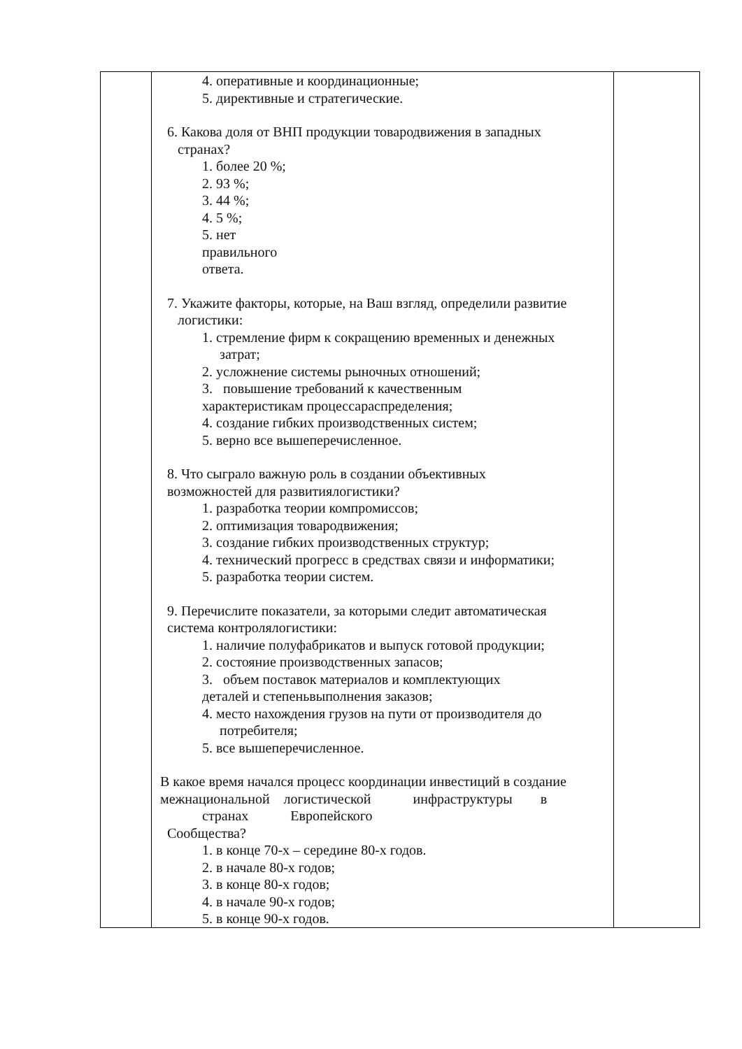| | 4. оперативные и координационные; 5. директивные и стратегические. 6. Какова доля от ВНП продукции товародвижения в западных странах? 1. более 20 %; 2. 93 %; 3. 44 %; 4. 5 %; 5. нет правильного ответа. 7. Укажите факторы, которые, на Ваш взгляд, определили развитие логистики: 1. стремление фирм к сокращению временных и денежных затрат; 2. усложнение системы рыночных отношений; 3. повышение требований к качественным характеристикам процессараспределения; 4. создание гибких производственных систем; 5. верно все вышеперечисленное. 8. Что сыграло важную роль в создании объективных возможностей для развитиялогистики? 1. разработка теории компромиссов; 2. оптимизация товародвижения; 3. создание гибких производственных структур; 4. технический прогресс в средствах связи и информатики; 5. разработка теории систем. 9. Перечислите показатели, за которыми следит автоматическая система контролялогистики: 1. наличие полуфабрикатов и выпуск готовой продукции; 2. состояние производственных запасов; 3. объем поставок материалов и комплектующих деталей и степеньвыполнения заказов; 4. место нахождения грузов на пути от производителя до потребителя; 5. все вышеперечисленное. В какое время начался процесс координации инвестиций в создание межнациональной логистической инфраструктуры в странах Европейского Сообщества? 1. в конце 70-х – середине 80-х годов. 2. в начале 80-х годов; 3. в конце 80-х годов; 4. в начале 90-х годов; 5. в конце 90-х годов. | |